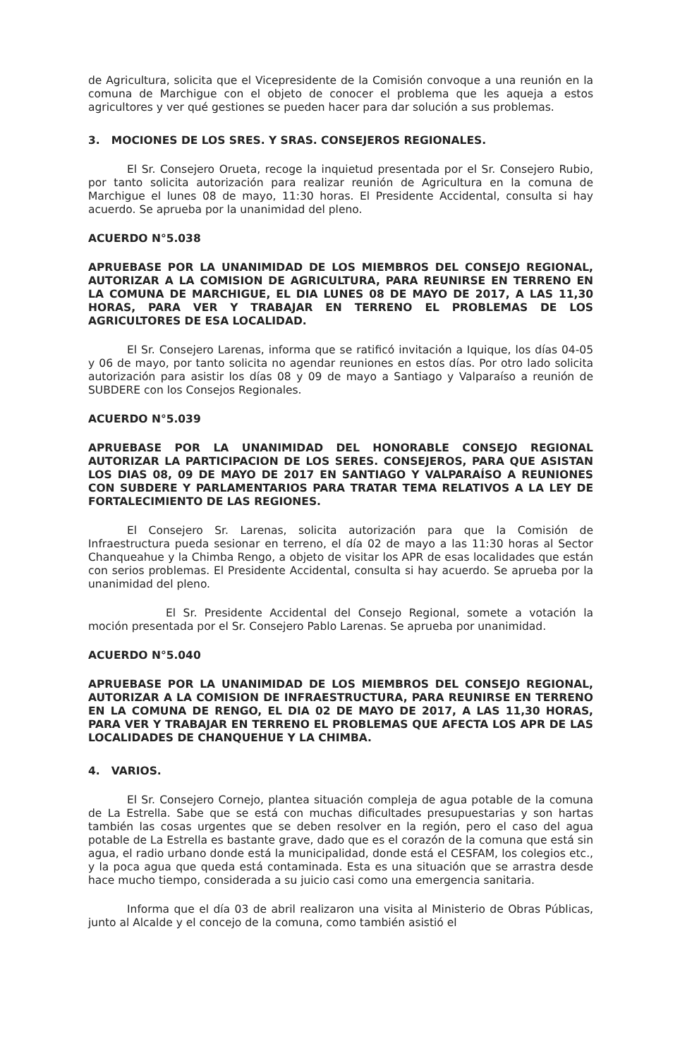de Agricultura, solicita que el Vicepresidente de la Comisión convoque a una reunión en la comuna de Marchigue con el objeto de conocer el problema que les aqueja a estos agricultores y ver qué gestiones se pueden hacer para dar solución a sus problemas.
3. MOCIONES DE LOS SRES. Y SRAS. CONSEJEROS REGIONALES.
El Sr. Consejero Orueta, recoge la inquietud presentada por el Sr. Consejero Rubio, por tanto solicita autorización para realizar reunión de Agricultura en la comuna de Marchigue el lunes 08 de mayo, 11:30 horas. El Presidente Accidental, consulta si hay acuerdo. Se aprueba por la unanimidad del pleno.
ACUERDO N°5.038
APRUEBASE POR LA UNANIMIDAD DE LOS MIEMBROS DEL CONSEJO REGIONAL, AUTORIZAR A LA COMISION DE AGRICULTURA, PARA REUNIRSE EN TERRENO EN LA COMUNA DE MARCHIGUE, EL DIA LUNES 08 DE MAYO DE 2017, A LAS 11,30 HORAS, PARA VER Y TRABAJAR EN TERRENO EL PROBLEMAS DE LOS AGRICULTORES DE ESA LOCALIDAD.
El Sr. Consejero Larenas, informa que se ratificó invitación a Iquique, los días 04-05 y 06 de mayo, por tanto solicita no agendar reuniones en estos días. Por otro lado solicita autorización para asistir los días 08 y 09 de mayo a Santiago y Valparaíso a reunión de SUBDERE con los Consejos Regionales.
ACUERDO N°5.039
APRUEBASE POR LA UNANIMIDAD DEL HONORABLE CONSEJO REGIONAL AUTORIZAR LA PARTICIPACION DE LOS SERES. CONSEJEROS, PARA QUE ASISTAN LOS DIAS 08, 09 DE MAYO DE 2017 EN SANTIAGO Y VALPARAÍSO A REUNIONES CON SUBDERE Y PARLAMENTARIOS PARA TRATAR TEMA RELATIVOS A LA LEY DE FORTALECIMIENTO DE LAS REGIONES.
El Consejero Sr. Larenas, solicita autorización para que la Comisión de Infraestructura pueda sesionar en terreno, el día 02 de mayo a las 11:30 horas al Sector Chanqueahue y la Chimba Rengo, a objeto de visitar los APR de esas localidades que están con serios problemas. El Presidente Accidental, consulta si hay acuerdo. Se aprueba por la unanimidad del pleno.
El Sr. Presidente Accidental del Consejo Regional, somete a votación la moción presentada por el Sr. Consejero Pablo Larenas. Se aprueba por unanimidad.
ACUERDO N°5.040
APRUEBASE POR LA UNANIMIDAD DE LOS MIEMBROS DEL CONSEJO REGIONAL, AUTORIZAR A LA COMISION DE INFRAESTRUCTURA, PARA REUNIRSE EN TERRENO EN LA COMUNA DE RENGO, EL DIA 02 DE MAYO DE 2017, A LAS 11,30 HORAS, PARA VER Y TRABAJAR EN TERRENO EL PROBLEMAS QUE AFECTA LOS APR DE LAS LOCALIDADES DE CHANQUEHUE Y LA CHIMBA.
4. VARIOS.
El Sr. Consejero Cornejo, plantea situación compleja de agua potable de la comuna de La Estrella. Sabe que se está con muchas dificultades presupuestarias y son hartas también las cosas urgentes que se deben resolver en la región, pero el caso del agua potable de La Estrella es bastante grave, dado que es el corazón de la comuna que está sin agua, el radio urbano donde está la municipalidad, donde está el CESFAM, los colegios etc., y la poca agua que queda está contaminada. Esta es una situación que se arrastra desde hace mucho tiempo, considerada a su juicio casi como una emergencia sanitaria.
Informa que el día 03 de abril realizaron una visita al Ministerio de Obras Públicas, junto al Alcalde y el concejo de la comuna, como también asistió el